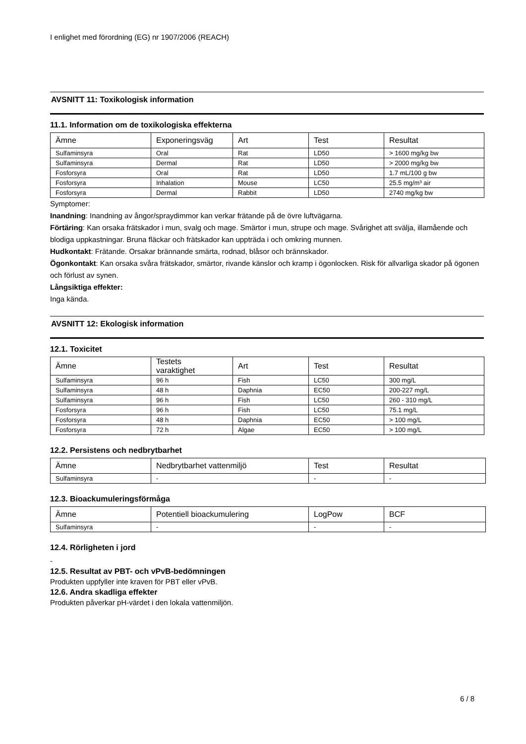I enlighet med förordning (EG) nr 1907/2006 (REACH)
AVSNITT 11: Toxikologisk information
11.1. Information om de toxikologiska effekterna
| Ämne | Exponeringsväg | Art | Test | Resultat |
| --- | --- | --- | --- | --- |
| Sulfaminsyra | Oral | Rat | LD50 | > 1600 mg/kg bw |
| Sulfaminsyra | Dermal | Rat | LD50 | > 2000 mg/kg bw |
| Fosforsyra | Oral | Rat | LD50 | 1.7 mL/100 g bw |
| Fosforsyra | Inhalation | Mouse | LC50 | 25.5 mg/m³ air |
| Fosforsyra | Dermal | Rabbit | LD50 | 2740 mg/kg bw |
Symptomer:
Inandning: Inandning av ångor/spraydimmor kan verkar frätande på de övre luftvägarna.
Förtäring: Kan orsaka frätskador i mun, svalg och mage. Smärtor i mun, strupe och mage. Svårighet att svälja, illamående och blodiga uppkastningar. Bruna fläckar och frätskador kan uppträda i och omkring munnen.
Hudkontakt: Frätande. Orsakar brännande smärta, rodnad, blåsor och brännskador.
Ögonkontakt: Kan orsaka svåra frätskador, smärtor, rivande känslor och kramp i ögonlocken. Risk för allvarliga skador på ögonen och förlust av synen.
Långsiktiga effekter:
Inga kända.
AVSNITT 12: Ekologisk information
12.1. Toxicitet
| Ämne | Testets varaktighet | Art | Test | Resultat |
| --- | --- | --- | --- | --- |
| Sulfaminsyra | 96 h | Fish | LC50 | 300 mg/L |
| Sulfaminsyra | 48 h | Daphnia | EC50 | 200-227 mg/L |
| Sulfaminsyra | 96 h | Fish | LC50 | 260 - 310 mg/L |
| Fosforsyra | 96 h | Fish | LC50 | 75.1 mg/L |
| Fosforsyra | 48 h | Daphnia | EC50 | > 100 mg/L |
| Fosforsyra | 72 h | Algae | EC50 | > 100 mg/L |
12.2. Persistens och nedbrytbarhet
| Ämne | Nedbrytbarhet vattenmiljö | Test | Resultat |
| --- | --- | --- | --- |
| Sulfaminsyra | - | - | - |
12.3. Bioackumuleringsförmåga
| Ämne | Potentiell bioackumulering | LogPow | BCF |
| --- | --- | --- | --- |
| Sulfaminsyra | - | - | - |
12.4. Rörligheten i jord
-
12.5. Resultat av PBT- och vPvB-bedömningen
Produkten uppfyller inte kraven för PBT eller vPvB.
12.6. Andra skadliga effekter
Produkten påverkar pH-värdet i den lokala vattenmiljön.
6 / 8